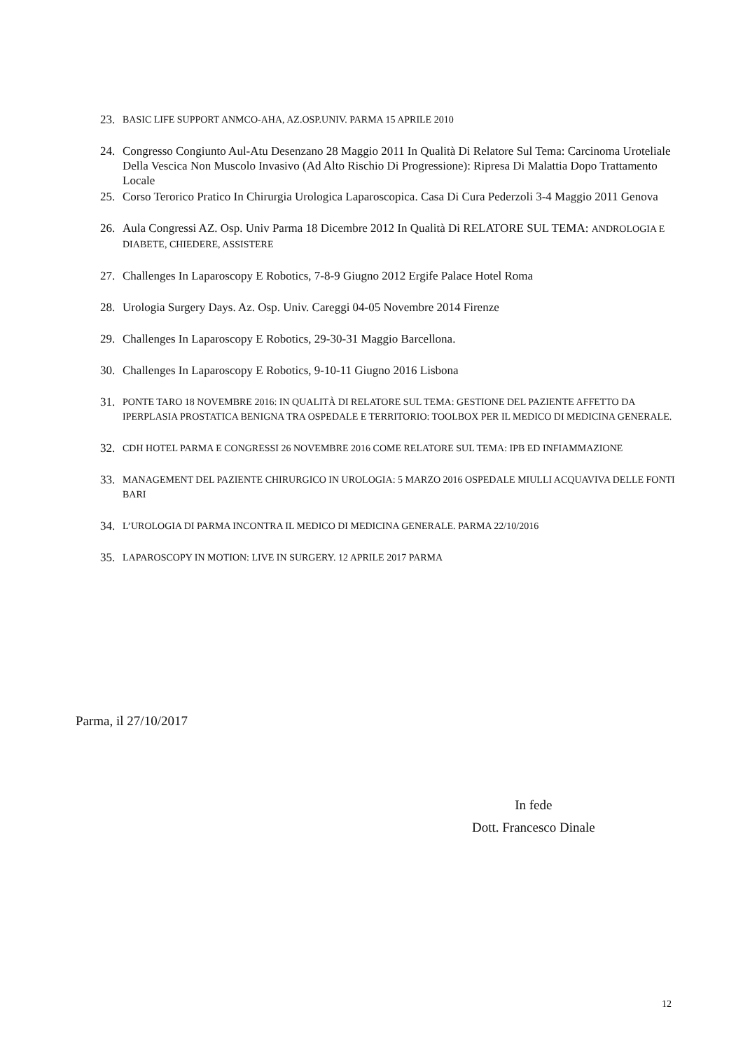23. BASIC LIFE SUPPORT ANMCO-AHA, AZ.OSP.UNIV. PARMA 15 APRILE 2010
24. Congresso Congiunto Aul-Atu Desenzano 28 Maggio 2011 In Qualità Di Relatore Sul Tema: Carcinoma Uroteliale Della Vescica Non Muscolo Invasivo (Ad Alto Rischio Di Progressione): Ripresa Di Malattia Dopo Trattamento Locale
25. Corso Terorico Pratico In Chirurgia Urologica Laparoscopica. Casa Di Cura Pederzoli 3-4 Maggio 2011 Genova
26. Aula Congressi AZ. Osp. Univ Parma 18 Dicembre 2012 In Qualità Di RELATORE SUL TEMA: ANDROLOGIA E DIABETE, CHIEDERE, ASSISTERE
27. Challenges In Laparoscopy E Robotics, 7-8-9 Giugno 2012 Ergife Palace Hotel Roma
28. Urologia Surgery Days. Az. Osp. Univ. Careggi 04-05 Novembre 2014 Firenze
29. Challenges In Laparoscopy E Robotics, 29-30-31 Maggio Barcellona.
30. Challenges In Laparoscopy E Robotics, 9-10-11 Giugno 2016 Lisbona
31. PONTE TARO 18 NOVEMBRE 2016: IN QUALITÀ DI RELATORE SUL TEMA: GESTIONE DEL PAZIENTE AFFETTO DA IPERPLASIA PROSTATICA BENIGNA TRA OSPEDALE E TERRITORIO: TOOLBOX PER IL MEDICO DI MEDICINA GENERALE.
32. CDH HOTEL PARMA E CONGRESSI 26 NOVEMBRE 2016 COME RELATORE SUL TEMA: IPB ED INFIAMMAZIONE
33. MANAGEMENT DEL PAZIENTE CHIRURGICO IN UROLOGIA: 5 MARZO 2016 OSPEDALE MIULLI ACQUAVIVA DELLE FONTI BARI
34. L’UROLOGIA DI PARMA INCONTRA IL MEDICO DI MEDICINA GENERALE. PARMA 22/10/2016
35. LAPAROSCOPY IN MOTION: LIVE IN SURGERY. 12 APRILE 2017 PARMA
Parma, il 27/10/2017
In fede
Dott. Francesco Dinale
12